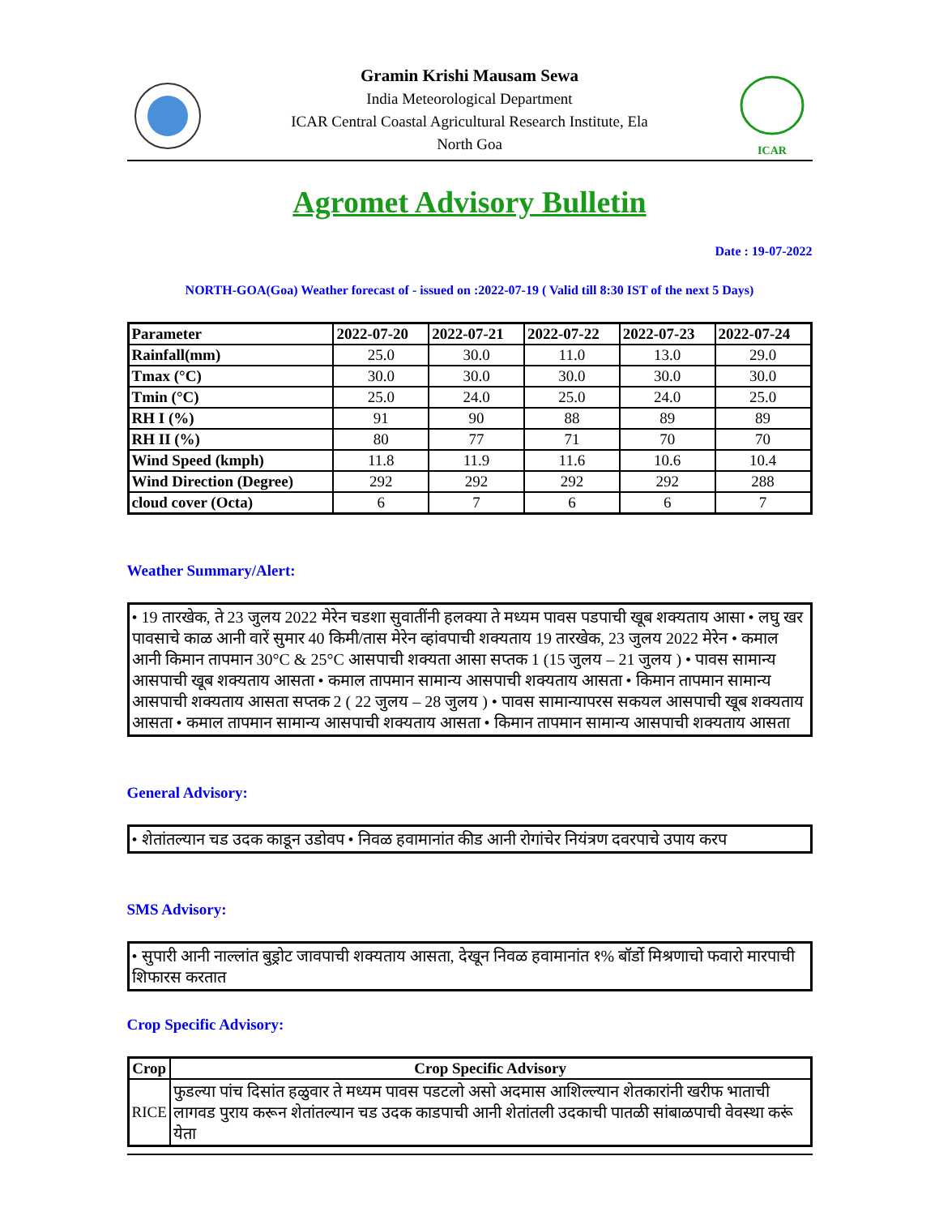Gramin Krishi Mausam Sewa
India Meteorological Department
ICAR Central Coastal Agricultural Research Institute, Ela
North Goa
ICAR
Agromet Advisory Bulletin
Date : 19-07-2022
NORTH-GOA(Goa) Weather forecast of - issued on :2022-07-19 ( Valid till 8:30 IST of the next 5 Days)
| Parameter | 2022-07-20 | 2022-07-21 | 2022-07-22 | 2022-07-23 | 2022-07-24 |
| --- | --- | --- | --- | --- | --- |
| Rainfall(mm) | 25.0 | 30.0 | 11.0 | 13.0 | 29.0 |
| Tmax (°C) | 30.0 | 30.0 | 30.0 | 30.0 | 30.0 |
| Tmin (°C) | 25.0 | 24.0 | 25.0 | 24.0 | 25.0 |
| RH I (%) | 91 | 90 | 88 | 89 | 89 |
| RH II (%) | 80 | 77 | 71 | 70 | 70 |
| Wind Speed (kmph) | 11.8 | 11.9 | 11.6 | 10.6 | 10.4 |
| Wind Direction (Degree) | 292 | 292 | 292 | 292 | 288 |
| cloud cover (Octa) | 6 | 7 | 6 | 6 | 7 |
Weather Summary/Alert:
• 19 तारखेक, ते 23 जुलय 2022 मेरेन चडशा सुवातींनी हलक्या ते मध्यम पावस पडपाची खूब शक्यताय आसा • लघु खर पावसाचे काळ आनी वारें सुमार 40 किमी/तास मेरेन व्हांवपाची शक्यताय 19 तारखेक, 23 जुलय 2022 मेरेन • कमाल आनी किमान तापमान 30°C & 25°C आसपाची शक्यता आसा सप्तक 1 (15 जुलय – 21 जुलय ) • पावस सामान्य आसपाची खूब शक्यताय आसता • कमाल तापमान सामान्य आसपाची शक्यताय आसता • किमान तापमान सामान्य आसपाची शक्यताय आसता सप्तक 2 ( 22 जुलय – 28 जुलय ) • पावस सामान्यापरस सकयल आसपाची खूब शक्यताय आसता • कमाल तापमान सामान्य आसपाची शक्यताय आसता • किमान तापमान सामान्य आसपाची शक्यताय आसता
General Advisory:
• शेतांतल्यान चड उदक काडून उडोवप • निवळ हवामानांत कीड आनी रोगांचेर नियंत्रण दवरपाचे उपाय करप
SMS Advisory:
• सुपारी आनी नाल्लांत बुड्रोट जावपाची शक्यताय आसता, देखून निवळ हवामानांत १% बॉर्डो मिश्रणाचो फवारो मारपाची शिफारस करतात
Crop Specific Advisory:
| Crop | Crop Specific Advisory |
| --- | --- |
| RICE | फुडल्या पांच दिसांत हळुवार ते मध्यम पावस पडटलो असो अदमास आशिल्ल्यान शेतकारांनी खरीफ भाताची लागवड पुराय करून शेतांतल्यान चड उदक काडपाची आनी शेतांतली उदकाची पातळी सांबाळपाची वेवस्था करूं येता |